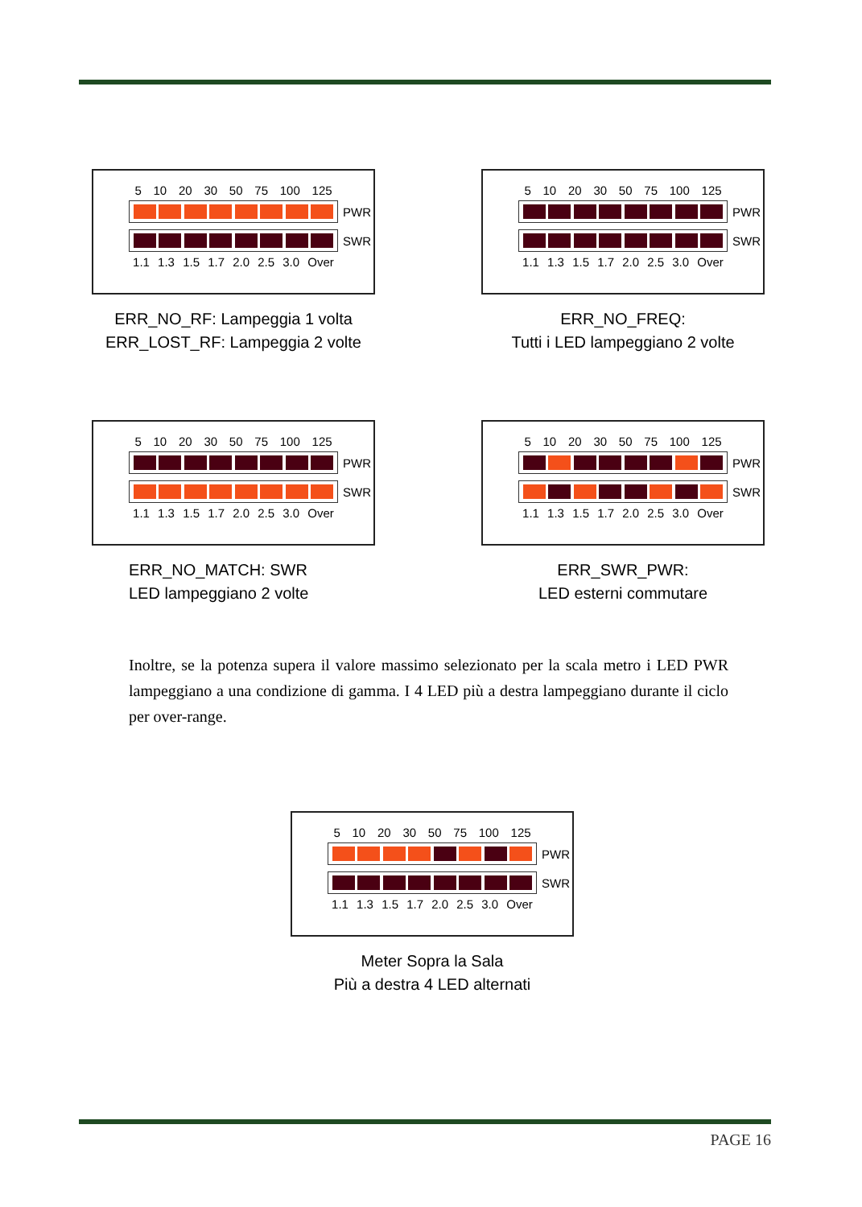5 10 20 30 50 75 100 125
PWR
SWR
1.1 1.3 1.5 1.7 2.0 2.5 3.0 Over
ERR_NO_RF: Lampeggia 1 volta
ERR_LOST_RF: Lampeggia 2 volte
5 10 20 30 50 75 100 125
PWR
SWR
1.1 1.3 1.5 1.7 2.0 2.5 3.0 Over
ERR_NO_FREQ:
Tutti i LED lampeggiano 2 volte
5 10 20 30 50 75 100 125
PWR
SWR
1.1 1.3 1.5 1.7 2.0 2.5 3.0 Over
ERR_NO_MATCH: SWR
LED lampeggiano 2 volte
5 10 20 30 50 75 100 125
PWR
SWR
1.1 1.3 1.5 1.7 2.0 2.5 3.0 Over
ERR_SWR_PWR:
LED esterni commutare
Inoltre, se la potenza supera il valore massimo selezionato per la scala metro i LED PWR lampeggiano a una condizione di gamma. I 4 LED più a destra lampeggiano durante il ciclo per over-range.
5 10 20 30 50 75 100 125
PWR
SWR
1.1 1.3 1.5 1.7 2.0 2.5 3.0 Over
Meter Sopra la Sala
Più a destra 4 LED alternati
PAGE 16